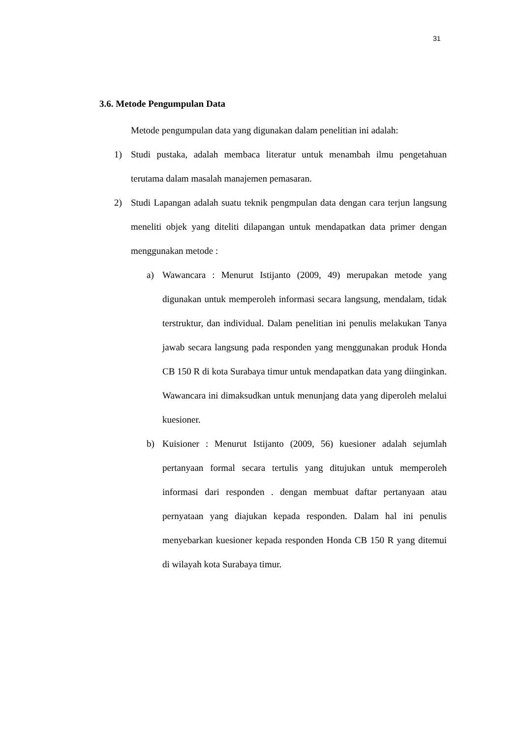31
3.6. Metode Pengumpulan Data
Metode pengumpulan data yang digunakan dalam penelitian ini adalah:
1) Studi pustaka, adalah membaca literatur untuk menambah ilmu pengetahuan terutama dalam masalah manajemen pemasaran.
2) Studi Lapangan adalah suatu teknik pengmpulan data dengan cara terjun langsung meneliti objek yang diteliti dilapangan untuk mendapatkan data primer dengan menggunakan metode :
a) Wawancara : Menurut Istijanto (2009, 49) merupakan metode yang digunakan untuk memperoleh informasi secara langsung, mendalam, tidak terstruktur, dan individual. Dalam penelitian ini penulis melakukan Tanya jawab secara langsung pada responden yang menggunakan produk Honda CB 150 R di kota Surabaya timur untuk mendapatkan data yang diinginkan. Wawancara ini dimaksudkan untuk menunjang data yang diperoleh melalui kuesioner.
b) Kuisioner : Menurut Istijanto (2009, 56) kuesioner adalah sejumlah pertanyaan formal secara tertulis yang ditujukan untuk memperoleh informasi dari responden . dengan membuat daftar pertanyaan atau pernyataan yang diajukan kepada responden. Dalam hal ini penulis menyebarkan kuesioner kepada responden Honda CB 150 R yang ditemui di wilayah kota Surabaya timur.